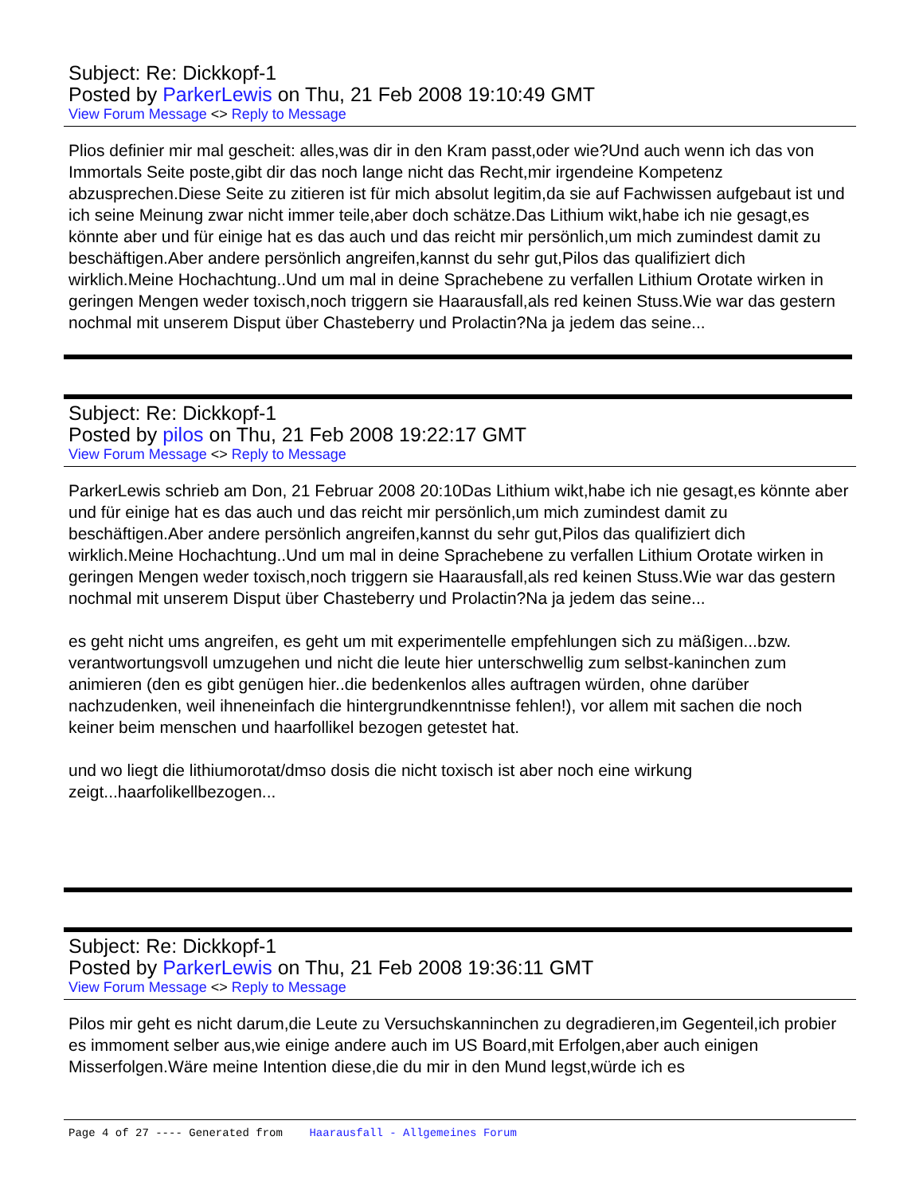Subject: Re: Dickkopf-1
Posted by ParkerLewis on Thu, 21 Feb 2008 19:10:49 GMT
View Forum Message <> Reply to Message
Plios definier mir mal gescheit: alles,was dir in den Kram passt,oder wie?Und auch wenn ich das von Immortals Seite poste,gibt dir das noch lange nicht das Recht,mir irgendeine Kompetenz abzusprechen.Diese Seite zu zitieren ist für mich absolut legitim,da sie auf Fachwissen aufgebaut ist und ich seine Meinung zwar nicht immer teile,aber doch schätze.Das Lithium wikt,habe ich nie gesagt,es könnte aber und für einige hat es das auch und das reicht mir persönlich,um mich zumindest damit zu beschäftigen.Aber andere persönlich angreifen,kannst du sehr gut,Pilos das qualifiziert dich wirklich.Meine Hochachtung..Und um mal in deine Sprachebene zu verfallen Lithium Orotate wirken in geringen Mengen weder toxisch,noch triggern sie Haarausfall,als red keinen Stuss.Wie war das gestern nochmal mit unserem Disput über Chasteberry und Prolactin?Na ja jedem das seine...
Subject: Re: Dickkopf-1
Posted by pilos on Thu, 21 Feb 2008 19:22:17 GMT
View Forum Message <> Reply to Message
ParkerLewis schrieb am Don, 21 Februar 2008 20:10Das Lithium wikt,habe ich nie gesagt,es könnte aber und für einige hat es das auch und das reicht mir persönlich,um mich zumindest damit zu beschäftigen.Aber andere persönlich angreifen,kannst du sehr gut,Pilos das qualifiziert dich wirklich.Meine Hochachtung..Und um mal in deine Sprachebene zu verfallen Lithium Orotate wirken in geringen Mengen weder toxisch,noch triggern sie Haarausfall,als red keinen Stuss.Wie war das gestern nochmal mit unserem Disput über Chasteberry und Prolactin?Na ja jedem das seine...
es geht nicht ums angreifen, es geht um mit experimentelle empfehlungen sich zu mäßigen...bzw. verantwortungsvoll umzugehen und nicht die leute hier unterschwellig zum selbst-kaninchen zum animieren (den es gibt genügen hier..die bedenkenlos alles auftragen würden, ohne darüber nachzudenken, weil ihneneinfach die hintergrundkenntnisse fehlen!), vor allem mit sachen die noch keiner beim menschen und haarfollikel bezogen getestet hat.
und wo liegt die lithiumorotat/dmso dosis die nicht toxisch ist aber noch eine wirkung zeigt...haarfolikellbezogen...
Subject: Re: Dickkopf-1
Posted by ParkerLewis on Thu, 21 Feb 2008 19:36:11 GMT
View Forum Message <> Reply to Message
Pilos mir geht es nicht darum,die Leute zu Versuchskanninchen zu degradieren,im Gegenteil,ich probier es immoment selber aus,wie einige andere auch im US Board,mit Erfolgen,aber auch einigen Misserfolgen.Wäre meine Intention diese,die du mir in den Mund legst,würde ich es
Page 4 of 27 ---- Generated from Haarausfall - Allgemeines Forum